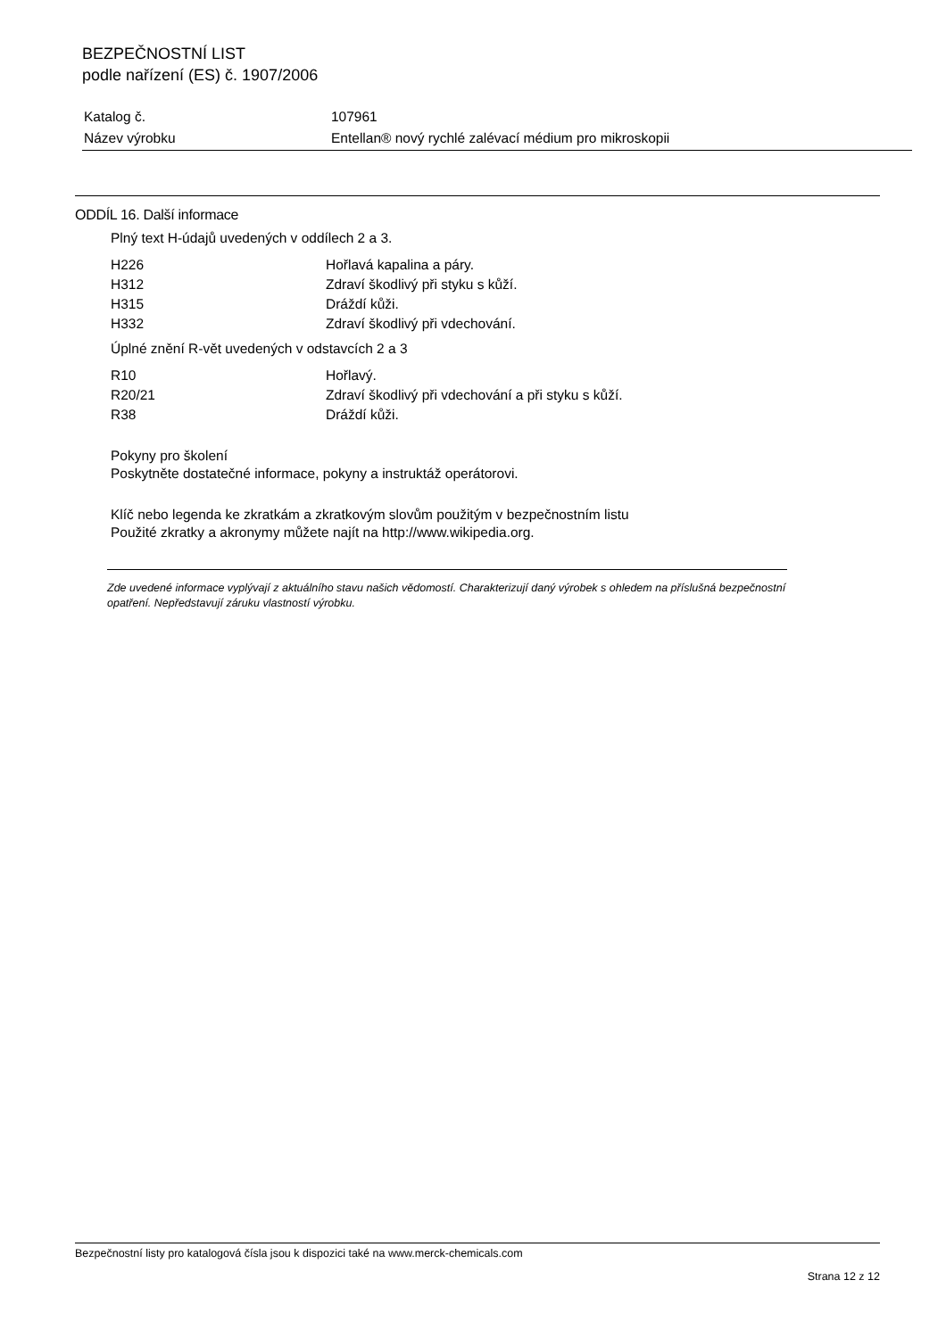BEZPEČNOSTNÍ LIST
podle nařízení (ES) č. 1907/2006
| Katalog č. | 107961 |
| Název výrobku | Entellan® nový rychlé zalévací médium pro mikroskopii |
ODDÍL 16. Další informace
Plný text H-údajů uvedených v oddílech 2 a 3.
| H226 | Hořlavá kapalina a páry. |
| H312 | Zdraví škodlivý při styku s kůží. |
| H315 | Dráždí kůži. |
| H332 | Zdraví škodlivý při vdechování. |
Úplné znění R-vět uvedených v odstavcích 2 a 3
| R10 | Hořlavý. |
| R20/21 | Zdraví škodlivý při vdechování a při styku s kůží. |
| R38 | Dráždí kůži. |
Pokyny pro školení
Poskytněte dostatečné informace, pokyny a instruktáž operátorovi.
Klíč nebo legenda ke zkratkám a zkratkovým slovům použitým v bezpečnostním listu
Použité zkratky a akronymy můžete najít na http://www.wikipedia.org.
Zde uvedené informace vyplývají z aktuálního stavu našich vědomostí. Charakterizují daný výrobek s ohledem na příslušná bezpečnostní opatření. Nepředstavují záruku vlastností výrobku.
Bezpečnostní listy pro katalogová čísla jsou k dispozici také na www.merck-chemicals.com
Strana 12 z 12